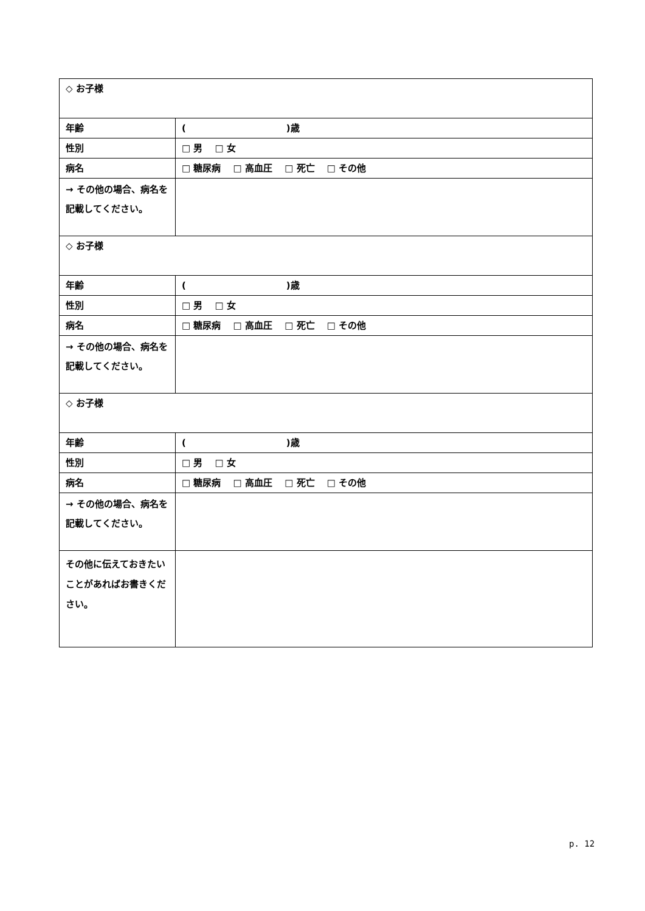| ◇ お子様 | |
| 年齢 | ( )歳 |
| 性別 | □ 男 □ 女 |
| 病名 | □ 糖尿病 □ 高血圧 □ 死亡 □ その他 |
| → その他の場合、病名を記載してください。 | |
| ◇ お子様 | |
| 年齢 | ( )歳 |
| 性別 | □ 男 □ 女 |
| 病名 | □ 糖尿病 □ 高血圧 □ 死亡 □ その他 |
| → その他の場合、病名を記載してください。 | |
| ◇ お子様 | |
| 年齢 | ( )歳 |
| 性別 | □ 男 □ 女 |
| 病名 | □ 糖尿病 □ 高血圧 □ 死亡 □ その他 |
| → その他の場合、病名を記載してください。 | |
| その他に伝えておきたいことがあればお書きください。 | |
p. 12